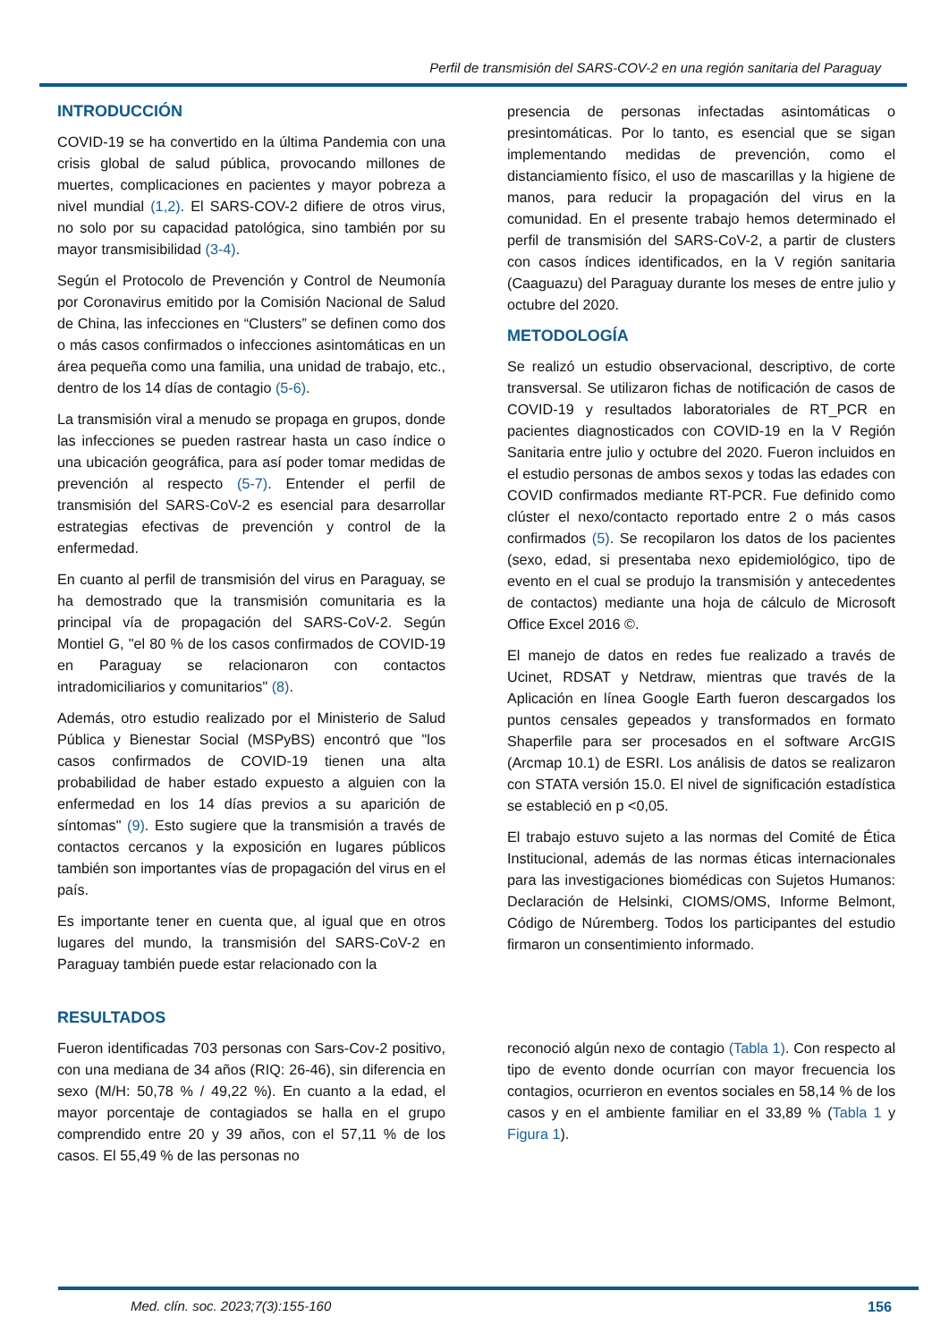Perfil de transmisión del SARS-COV-2 en una región sanitaria del Paraguay
INTRODUCCIÓN
COVID-19 se ha convertido en la última Pandemia con una crisis global de salud pública, provocando millones de muertes, complicaciones en pacientes y mayor pobreza a nivel mundial (1,2). El SARS-COV-2 difiere de otros virus, no solo por su capacidad patológica, sino también por su mayor transmisibilidad (3-4).
Según el Protocolo de Prevención y Control de Neumonía por Coronavirus emitido por la Comisión Nacional de Salud de China, las infecciones en “Clusters” se definen como dos o más casos confirmados o infecciones asintomáticas en un área pequeña como una familia, una unidad de trabajo, etc., dentro de los 14 días de contagio (5-6).
La transmisión viral a menudo se propaga en grupos, donde las infecciones se pueden rastrear hasta un caso índice o una ubicación geográfica, para así poder tomar medidas de prevención al respecto (5-7). Entender el perfil de transmisión del SARS-CoV-2 es esencial para desarrollar estrategias efectivas de prevención y control de la enfermedad.
En cuanto al perfil de transmisión del virus en Paraguay, se ha demostrado que la transmisión comunitaria es la principal vía de propagación del SARS-CoV-2. Según Montiel G, "el 80 % de los casos confirmados de COVID-19 en Paraguay se relacionaron con contactos intradomiciliarios y comunitarios" (8).
Además, otro estudio realizado por el Ministerio de Salud Pública y Bienestar Social (MSPyBS) encontró que "los casos confirmados de COVID-19 tienen una alta probabilidad de haber estado expuesto a alguien con la enfermedad en los 14 días previos a su aparición de síntomas" (9). Esto sugiere que la transmisión a través de contactos cercanos y la exposición en lugares públicos también son importantes vías de propagación del virus en el país.
Es importante tener en cuenta que, al igual que en otros lugares del mundo, la transmisión del SARS-CoV-2 en Paraguay también puede estar relacionado con la
presencia de personas infectadas asintomáticas o presintomáticas. Por lo tanto, es esencial que se sigan implementando medidas de prevención, como el distanciamiento físico, el uso de mascarillas y la higiene de manos, para reducir la propagación del virus en la comunidad. En el presente trabajo hemos determinado el perfil de transmisión del SARS-CoV-2, a partir de clusters con casos índices identificados, en la V región sanitaria (Caaguazu) del Paraguay durante los meses de entre julio y octubre del 2020.
METODOLOGÍA
Se realizó un estudio observacional, descriptivo, de corte transversal. Se utilizaron fichas de notificación de casos de COVID-19 y resultados laboratoriales de RT_PCR en pacientes diagnosticados con COVID-19 en la V Región Sanitaria entre julio y octubre del 2020. Fueron incluidos en el estudio personas de ambos sexos y todas las edades con COVID confirmados mediante RT-PCR. Fue definido como clúster el nexo/contacto reportado entre 2 o más casos confirmados (5). Se recopilaron los datos de los pacientes (sexo, edad, si presentaba nexo epidemiológico, tipo de evento en el cual se produjo la transmisión y antecedentes de contactos) mediante una hoja de cálculo de Microsoft Office Excel 2016 ©.
El manejo de datos en redes fue realizado a través de Ucinet, RDSAT y Netdraw, mientras que través de la Aplicación en línea Google Earth fueron descargados los puntos censales gepeados y transformados en formato Shaperfile para ser procesados en el software ArcGIS (Arcmap 10.1) de ESRI. Los análisis de datos se realizaron con STATA versión 15.0. El nivel de significación estadística se estableció en p <0,05.
El trabajo estuvo sujeto a las normas del Comité de Ética Institucional, además de las normas éticas internacionales para las investigaciones biomédicas con Sujetos Humanos: Declaración de Helsinki, CIOMS/OMS, Informe Belmont, Código de Núremberg. Todos los participantes del estudio firmaron un consentimiento informado.
RESULTADOS
Fueron identificadas 703 personas con Sars-Cov-2 positivo, con una mediana de 34 años (RIQ: 26-46), sin diferencia en sexo (M/H: 50,78 % / 49,22 %). En cuanto a la edad, el mayor porcentaje de contagiados se halla en el grupo comprendido entre 20 y 39 años, con el 57,11 % de los casos. El 55,49 % de las personas no
reconoció algún nexo de contagio (Tabla 1). Con respecto al tipo de evento donde ocurrían con mayor frecuencia los contagios, ocurrieron en eventos sociales en 58,14 % de los casos y en el ambiente familiar en el 33,89 % (Tabla 1 y Figura 1).
Med. clín. soc. 2023;7(3):155-160
156